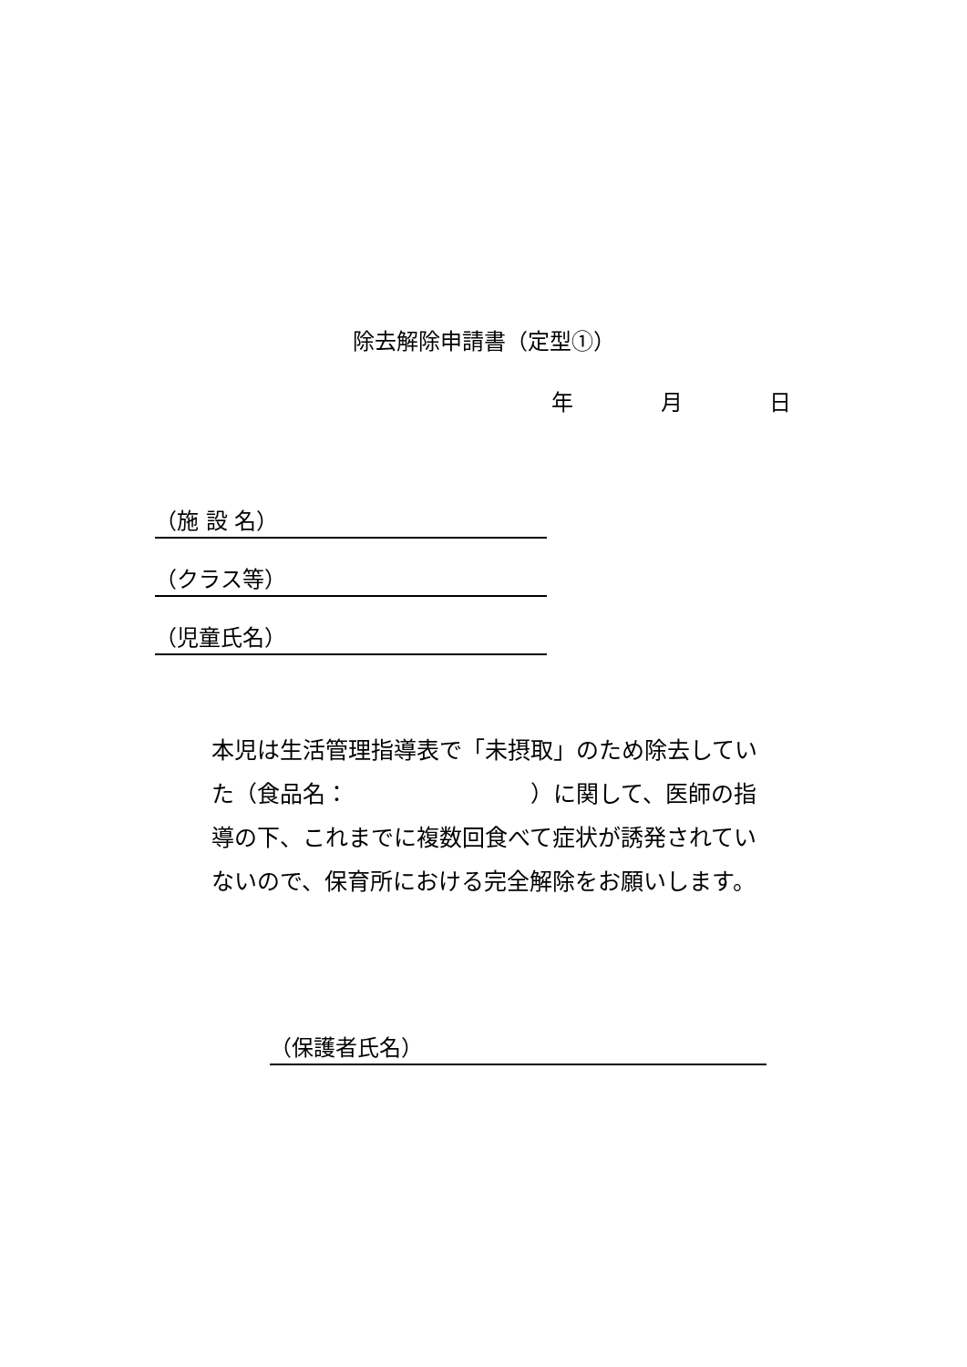除去解除申請書（定型①）
年 月 日
（施 設 名）
（クラス等）
（児童氏名）
本児は生活管理指導表で「未摂取」のため除去していた（食品名：　　　　　　　　）に関して、医師の指導の下、これまでに複数回食べて症状が誘発されていないので、保育所における完全解除をお願いします。
（保護者氏名）